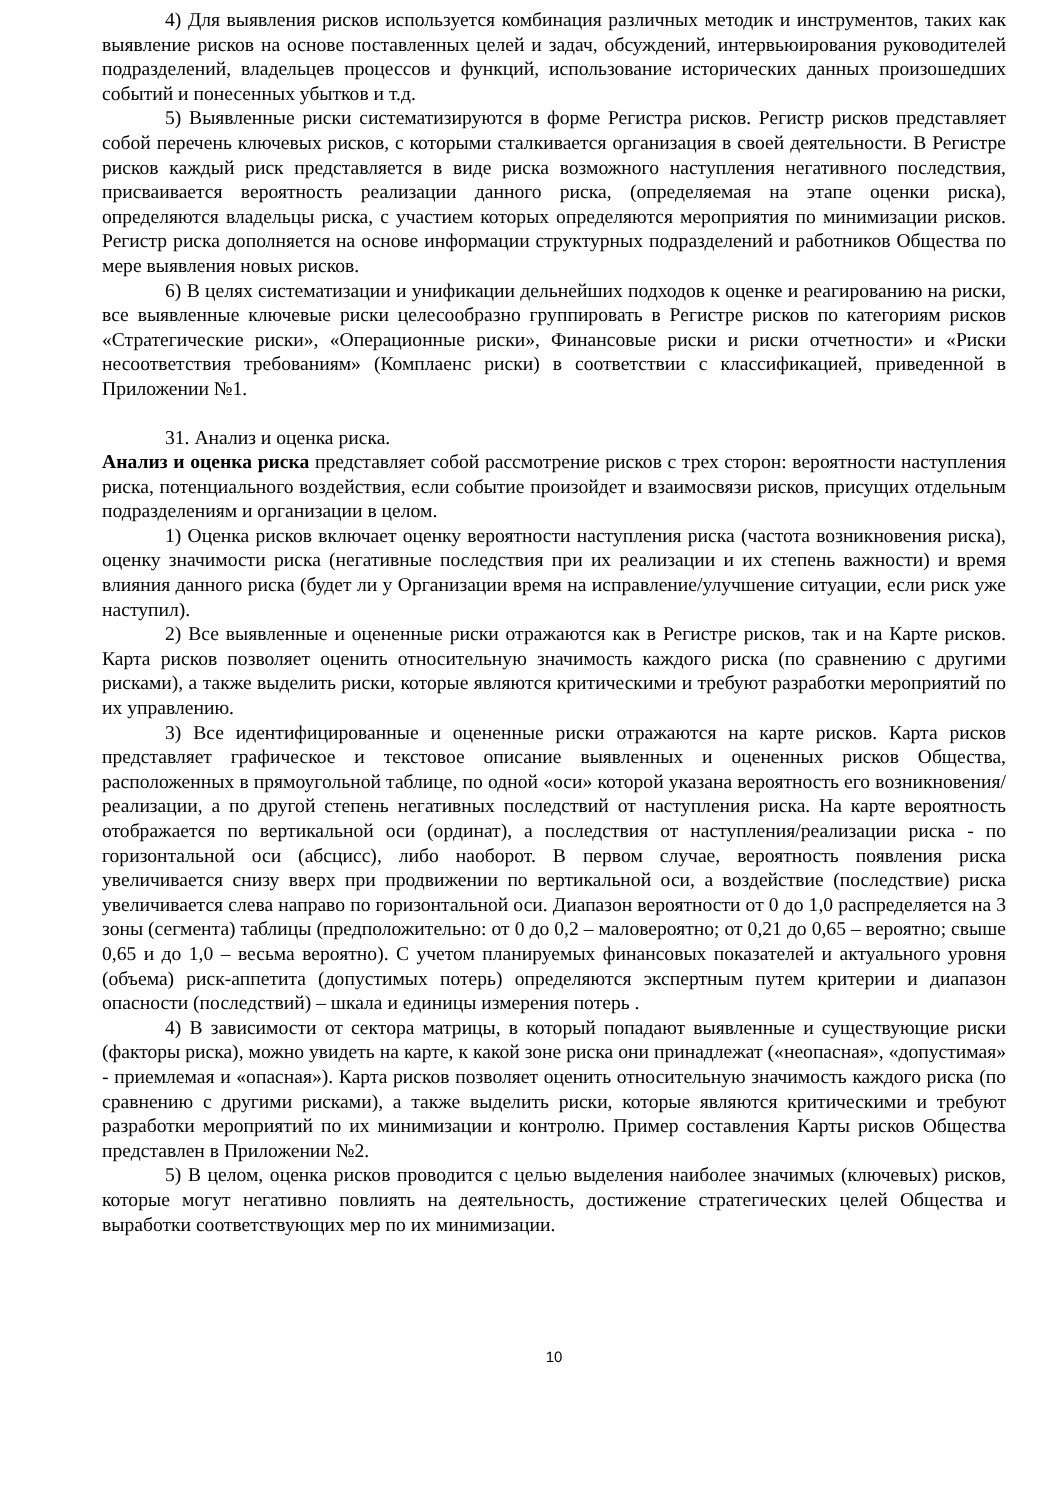4) Для выявления рисков используется комбинация различных методик и инструментов, таких как выявление рисков на основе поставленных целей и задач, обсуждений, интервьюирования руководителей подразделений, владельцев процессов и функций, использование исторических данных произошедших событий и понесенных убытков и т.д.
5) Выявленные риски систематизируются в форме Регистра рисков. Регистр рисков представляет собой перечень ключевых рисков, с которыми сталкивается организация в своей деятельности. В Регистре рисков каждый риск представляется в виде риска возможного наступления негативного последствия, присваивается вероятность реализации данного риска, (определяемая на этапе оценки риска), определяются владельцы риска, с участием которых определяются мероприятия по минимизации рисков. Регистр риска дополняется на основе информации структурных подразделений и работников Общества по мере выявления новых рисков.
6) В целях систематизации и унификации дельнейших подходов к оценке и реагированию на риски, все выявленные ключевые риски целесообразно группировать в Регистре рисков по категориям рисков «Стратегические риски», «Операционные риски», Финансовые риски и риски отчетности» и «Риски несоответствия требованиям» (Комплаенс риски) в соответствии с классификацией, приведенной в Приложении №1.
31. Анализ и оценка риска.
Анализ и оценка риска представляет собой рассмотрение рисков с трех сторон: вероятности наступления риска, потенциального воздействия, если событие произойдет и взаимосвязи рисков, присущих отдельным подразделениям и организации в целом.
1) Оценка рисков включает оценку вероятности наступления риска (частота возникновения риска), оценку значимости риска (негативные последствия при их реализации и их степень важности) и время влияния данного риска (будет ли у Организации время на исправление/улучшение ситуации, если риск уже наступил).
2) Все выявленные и оцененные риски отражаются как в Регистре рисков, так и на Карте рисков. Карта рисков позволяет оценить относительную значимость каждого риска (по сравнению с другими рисками), а также выделить риски, которые являются критическими и требуют разработки мероприятий по их управлению.
3) Все идентифицированные и оцененные риски отражаются на карте рисков. Карта рисков представляет графическое и текстовое описание выявленных и оцененных рисков Общества, расположенных в прямоугольной таблице, по одной «оси» которой указана вероятность его возникновения/реализации, а по другой степень негативных последствий от наступления риска. На карте вероятность отображается по вертикальной оси (ординат), а последствия от наступления/реализации риска - по горизонтальной оси (абсцисс), либо наоборот. В первом случае, вероятность появления риска увеличивается снизу вверх при продвижении по вертикальной оси, а воздействие (последствие) риска увеличивается слева направо по горизонтальной оси. Диапазон вероятности от 0 до 1,0 распределяется на 3 зоны (сегмента) таблицы (предположительно: от 0 до 0,2 – маловероятно; от 0,21 до 0,65 – вероятно; свыше 0,65 и до 1,0 – весьма вероятно). С учетом планируемых финансовых показателей и актуального уровня (объема) риск-аппетита (допустимых потерь) определяются экспертным путем критерии и диапазон опасности (последствий) – шкала и единицы измерения потерь .
4) В зависимости от сектора матрицы, в который попадают выявленные и существующие риски (факторы риска), можно увидеть на карте, к какой зоне риска они принадлежат («неопасная», «допустимая» - приемлемая и «опасная»). Карта рисков позволяет оценить относительную значимость каждого риска (по сравнению с другими рисками), а также выделить риски, которые являются критическими и требуют разработки мероприятий по их минимизации и контролю. Пример составления Карты рисков Общества представлен в Приложении №2.
5) В целом, оценка рисков проводится с целью выделения наиболее значимых (ключевых) рисков, которые могут негативно повлиять на деятельность, достижение стратегических целей Общества и выработки соответствующих мер по их минимизации.
10